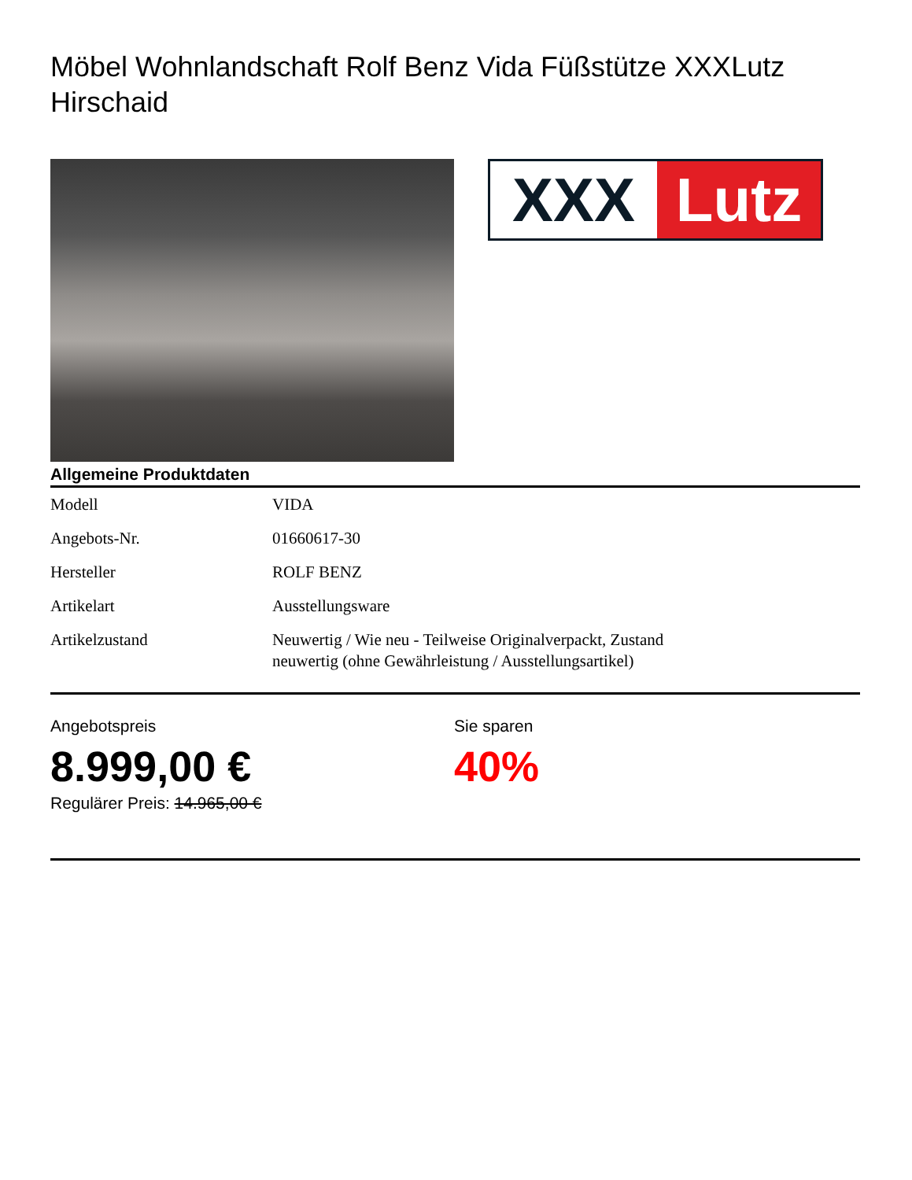Möbel Wohnlandschaft Rolf Benz Vida Füßstütze XXXLutz Hirschaid
XXX Lutz
Allgemeine Produktdaten
| Modell | VIDA |
| Angebots-Nr. | 01660617-30 |
| Hersteller | ROLF BENZ |
| Artikelart | Ausstellungsware |
| Artikelzustand | Neuwertig / Wie neu - Teilweise Originalverpackt, Zustand neuwertig (ohne Gewährleistung / Ausstellungsartikel) |
Angebotspreis
8.999,00 €
Regulärer Preis: 14.965,00 €
Sie sparen
40%